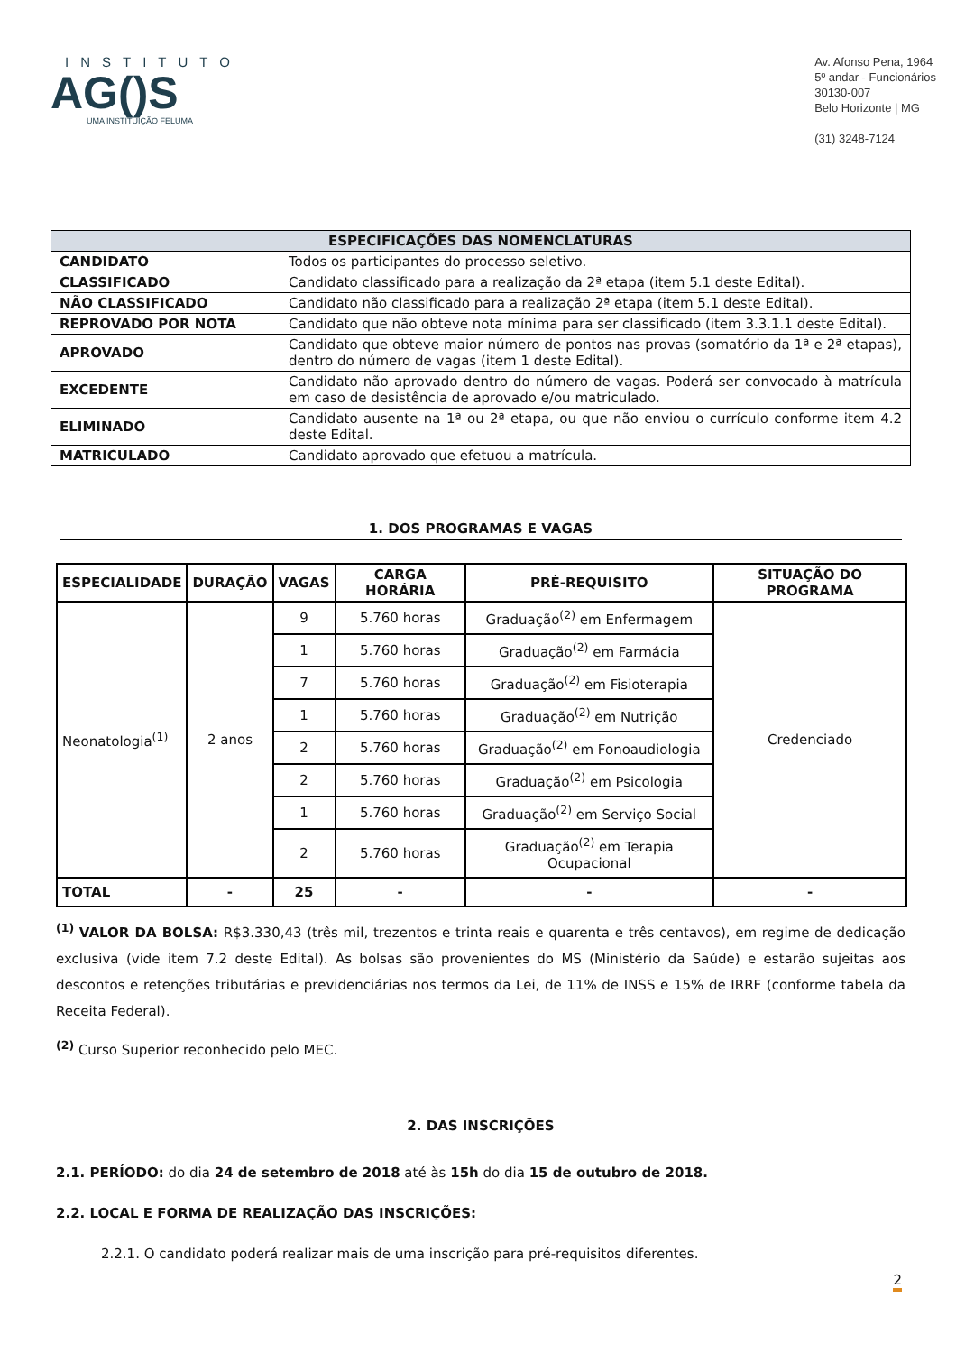INSTITUTO
AG()S
UMA INSTITUIÇÃO FELUMA
Av. Afonso Pena, 1964
5º andar - Funcionários
30130-007
Belo Horizonte | MG
(31) 3248-7124
| ESPECIFICAÇÕES DAS NOMENCLATURAS | |
| --- | --- |
| CANDIDATO | Todos os participantes do processo seletivo. |
| CLASSIFICADO | Candidato classificado para a realização da 2ª etapa (item 5.1 deste Edital). |
| NÃO CLASSIFICADO | Candidato não classificado para a realização 2ª etapa (item 5.1 deste Edital). |
| REPROVADO POR NOTA | Candidato que não obteve nota mínima para ser classificado (item 3.3.1.1 deste Edital). |
| APROVADO | Candidato que obteve maior número de pontos nas provas (somatório da 1ª e 2ª etapas), dentro do número de vagas (item 1 deste Edital). |
| EXCEDENTE | Candidato não aprovado dentro do número de vagas. Poderá ser convocado à matrícula em caso de desistência de aprovado e/ou matriculado. |
| ELIMINADO | Candidato ausente na 1ª ou 2ª etapa, ou que não enviou o currículo conforme item 4.2 deste Edital. |
| MATRICULADO | Candidato aprovado que efetuou a matrícula. |
1. DOS PROGRAMAS E VAGAS
| ESPECIALIDADE | DURAÇÃO | VAGAS | CARGA HORÁRIA | PRÉ-REQUISITO | SITUAÇÃO DO PROGRAMA |
| --- | --- | --- | --- | --- | --- |
| Neonatologia<sup>(1)</sup> | 2 anos | 9 | 5.760 horas | Graduação<sup>(2)</sup> em Enfermagem | Credenciado |
| | | 1 | 5.760 horas | Graduação<sup>(2)</sup> em Farmácia | |
| | | 7 | 5.760 horas | Graduação<sup>(2)</sup> em Fisioterapia | |
| | | 1 | 5.760 horas | Graduação<sup>(2)</sup> em Nutrição | |
| | | 2 | 5.760 horas | Graduação<sup>(2)</sup> em Fonoaudiologia | |
| | | 2 | 5.760 horas | Graduação<sup>(2)</sup> em Psicologia | |
| | | 1 | 5.760 horas | Graduação<sup>(2)</sup> em Serviço Social | |
| | | 2 | 5.760 horas | Graduação<sup>(2)</sup> em Terapia Ocupacional | |
| TOTAL | - | 25 | - | - | - |
<sup>(1)</sup> VALOR DA BOLSA: R$3.330,43 (três mil, trezentos e trinta reais e quarenta e três centavos), em regime de dedicação exclusiva (vide item 7.2 deste Edital). As bolsas são provenientes do MS (Ministério da Saúde) e estarão sujeitas aos descontos e retenções tributárias e previdenciárias nos termos da Lei, de 11% de INSS e 15% de IRRF (conforme tabela da Receita Federal).
<sup>(2)</sup> Curso Superior reconhecido pelo MEC.
2. DAS INSCRIÇÕES
2.1. PERÍODO: do dia 24 de setembro de 2018 até às 15h do dia 15 de outubro de 2018.
2.2. LOCAL E FORMA DE REALIZAÇÃO DAS INSCRIÇÕES:
2.2.1. O candidato poderá realizar mais de uma inscrição para pré-requisitos diferentes.
2